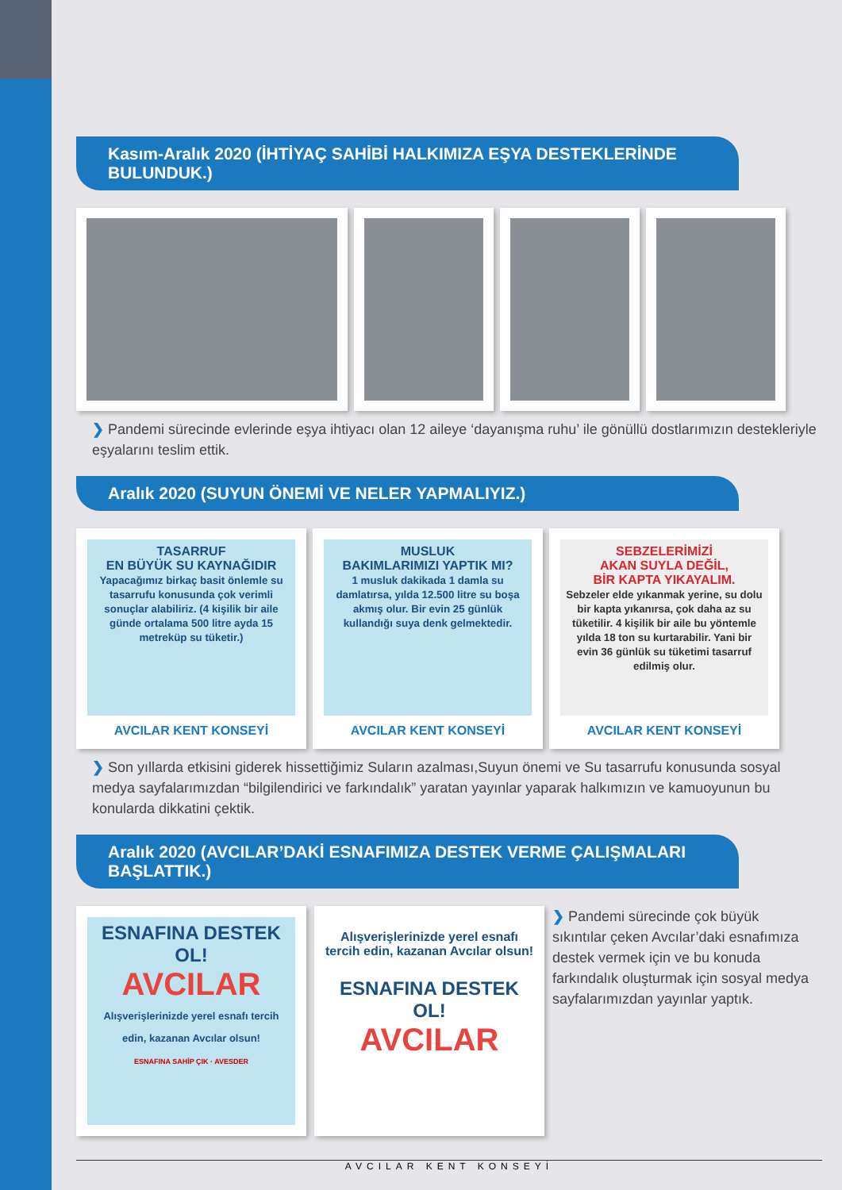Kasım-Aralık 2020 (İHTİYAÇ SAHİBİ HALKIMIZA EŞYA DESTEKLERİNDE BULUNDUK.)
❯ Pandemi sürecinde evlerinde eşya ihtiyacı olan 12 aileye ‘dayanışma ruhu’ ile gönüllü dostlarımızın destekleriyle eşyalarını teslim ettik.
Aralık 2020 (SUYUN ÖNEMİ VE NELER YAPMALIYIZ.)
TASARRUF
EN BÜYÜK SU KAYNAĞIDIR
Yapacağımız birkaç basit önlemle su tasarrufu konusunda çok verimli sonuçlar alabiliriz. (4 kişilik bir aile günde ortalama 500 litre ayda 15 metreküp su tüketir.)
AVCILAR KENT KONSEYİ
MUSLUK
BAKIMLARIMIZI YAPTIK MI?
1 musluk dakikada 1 damla su damlatırsa, yılda 12.500 litre su boşa akmış olur. Bir evin 25 günlük kullandığı suya denk gelmektedir.
AVCILAR KENT KONSEYİ
SEBZELERİMİZİ
AKAN SUYLA DEĞİL,
BİR KAPTA YIKAYALIM.
Sebzeler elde yıkanmak yerine, su dolu bir kapta yıkanırsa, çok daha az su tüketilir. 4 kişilik bir aile bu yöntemle yılda 18 ton su kurtarabilir. Yani bir evin 36 günlük su tüketimi tasarruf edilmiş olur.
AVCILAR KENT KONSEYİ
❯ Son yıllarda etkisini giderek hissettiğimiz Suların azalması,Suyun önemi ve Su tasarrufu konusunda sosyal medya sayfalarımızdan “bilgilendirici ve farkındalık” yaratan yayınlar yaparak halkımızın ve kamuoyunun bu konularda dikkatini çektik.
Aralık 2020 (AVCILAR’DAKİ ESNAFIMIZA DESTEK VERME ÇALIŞMALARI BAŞLATTIK.)
ESNAFINA DESTEK OL!
AVCILAR
Alışverişlerinizde yerel esnafı tercih edin, kazanan Avcılar olsun!
ESNAFINA SAHİP ÇIK · AVESDER
Alışverişlerinizde yerel esnafı tercih edin, kazanan Avcılar olsun!
ESNAFINA DESTEK OL!
AVCILAR
❯ Pandemi sürecinde çok büyük sıkıntılar çeken Avcılar’daki esnafımıza destek vermek için ve bu konuda farkındalık oluşturmak için sosyal medya sayfalarımızdan yayınlar yaptık.
AVCILAR KENT KONSEYİ